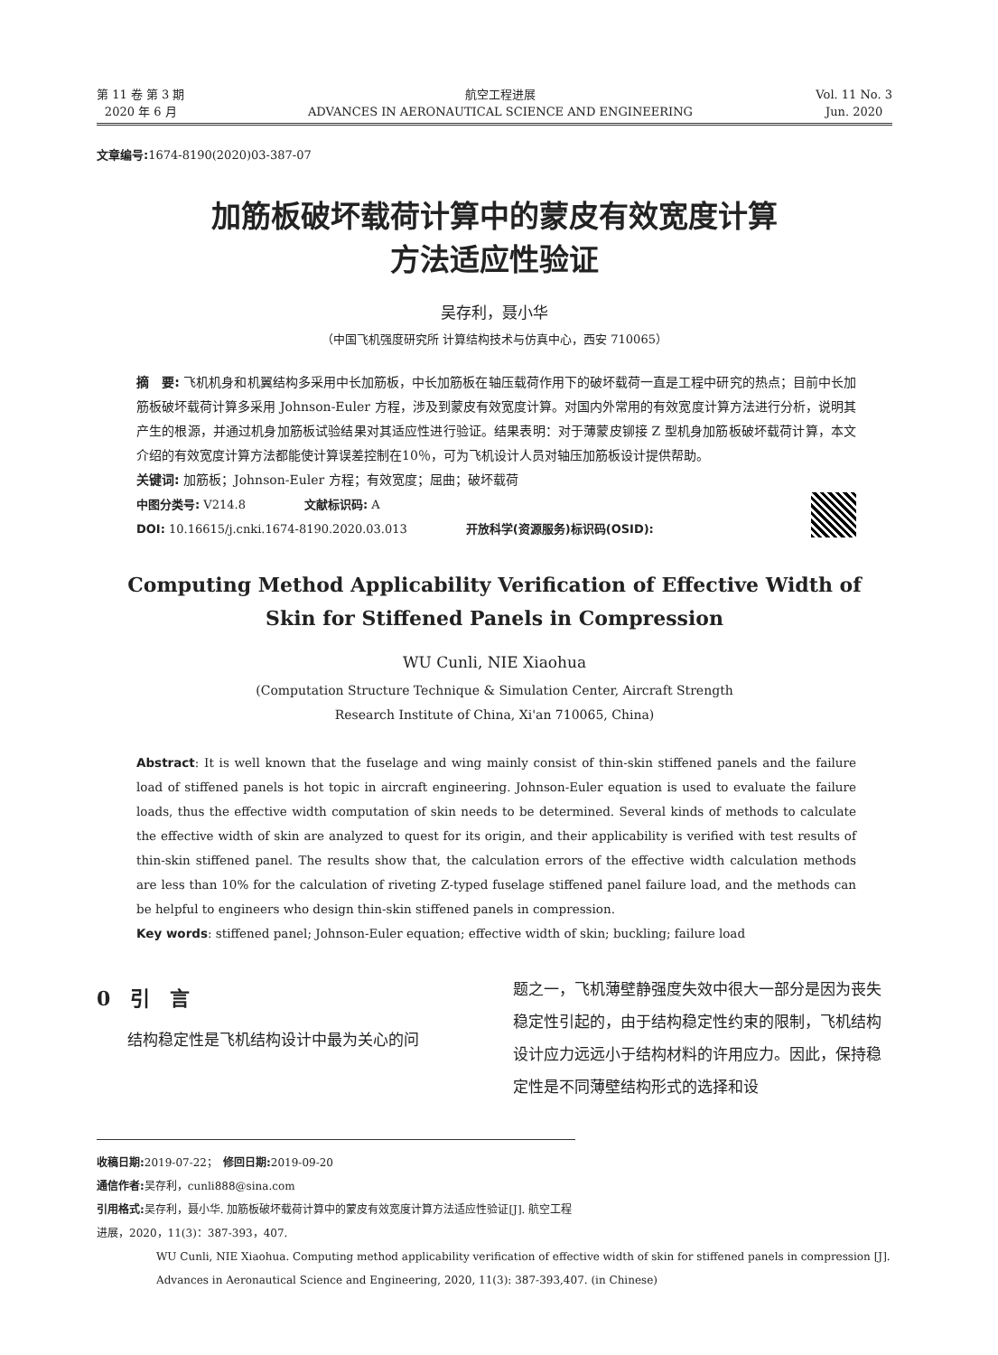第 11 卷 第 3 期
2020 年 6 月
航空工程进展
ADVANCES IN AERONAUTICAL SCIENCE AND ENGINEERING
Vol. 11 No. 3
Jun. 2020
文章编号: 1674-8190(2020)03-387-07
加筋板破坏载荷计算中的蒙皮有效宽度计算
方法适应性验证
吴存利，聂小华
（中国飞机强度研究所 计算结构技术与仿真中心，西安 710065）
摘　要: 飞机机身和机翼结构多采用中长加筋板，中长加筋板在轴压载荷作用下的破坏载荷一直是工程中研究的热点；目前中长加筋板破坏载荷计算多采用 Johnson-Euler 方程，涉及到蒙皮有效宽度计算。对国内外常用的有效宽度计算方法进行分析，说明其产生的根源，并通过机身加筋板试验结果对其适应性进行验证。结果表明：对于薄蒙皮铆接 Z 型机身加筋板破坏载荷计算，本文介绍的有效宽度计算方法都能使计算误差控制在10％，可为飞机设计人员对轴压加筋板设计提供帮助。
关键词: 加筋板；Johnson-Euler 方程；有效宽度；屈曲；破坏载荷
中图分类号: V214.8　　　　　文献标识码: A
DOI: 10.16615/j.cnki.1674-8190.2020.03.013　　　　　开放科学(资源服务)标识码(OSID):
Computing Method Applicability Verification of Effective Width of
Skin for Stiffened Panels in Compression
WU Cunli, NIE Xiaohua
(Computation Structure Technique & Simulation Center, Aircraft Strength
Research Institute of China, Xi'an 710065, China)
Abstract: It is well known that the fuselage and wing mainly consist of thin-skin stiffened panels and the failure load of stiffened panels is hot topic in aircraft engineering. Johnson-Euler equation is used to evaluate the failure loads, thus the effective width computation of skin needs to be determined. Several kinds of methods to calculate the effective width of skin are analyzed to quest for its origin, and their applicability is verified with test results of thin-skin stiffened panel. The results show that, the calculation errors of the effective width calculation methods are less than 10% for the calculation of riveting Z-typed fuselage stiffened panel failure load, and the methods can be helpful to engineers who design thin-skin stiffened panels in compression.
Key words: stiffened panel; Johnson-Euler equation; effective width of skin; buckling; failure load
0　引　言
结构稳定性是飞机结构设计中最为关心的问
题之一，飞机薄壁静强度失效中很大一部分是因为丧失稳定性引起的，由于结构稳定性约束的限制，飞机结构设计应力远远小于结构材料的许用应力。因此，保持稳定性是不同薄壁结构形式的选择和设
收稿日期: 2019-07-22；　修回日期: 2019-09-20
通信作者: 吴存利，cunli888@sina.com
引用格式: 吴存利，聂小华. 加筋板破坏载荷计算中的蒙皮有效宽度计算方法适应性验证[J]. 航空工程进展，2020，11(3)：387-393，407.
WU Cunli, NIE Xiaohua. Computing method applicability verification of effective width of skin for stiffened panels in compression [J]. Advances in Aeronautical Science and Engineering, 2020, 11(3): 387-393,407. (in Chinese)